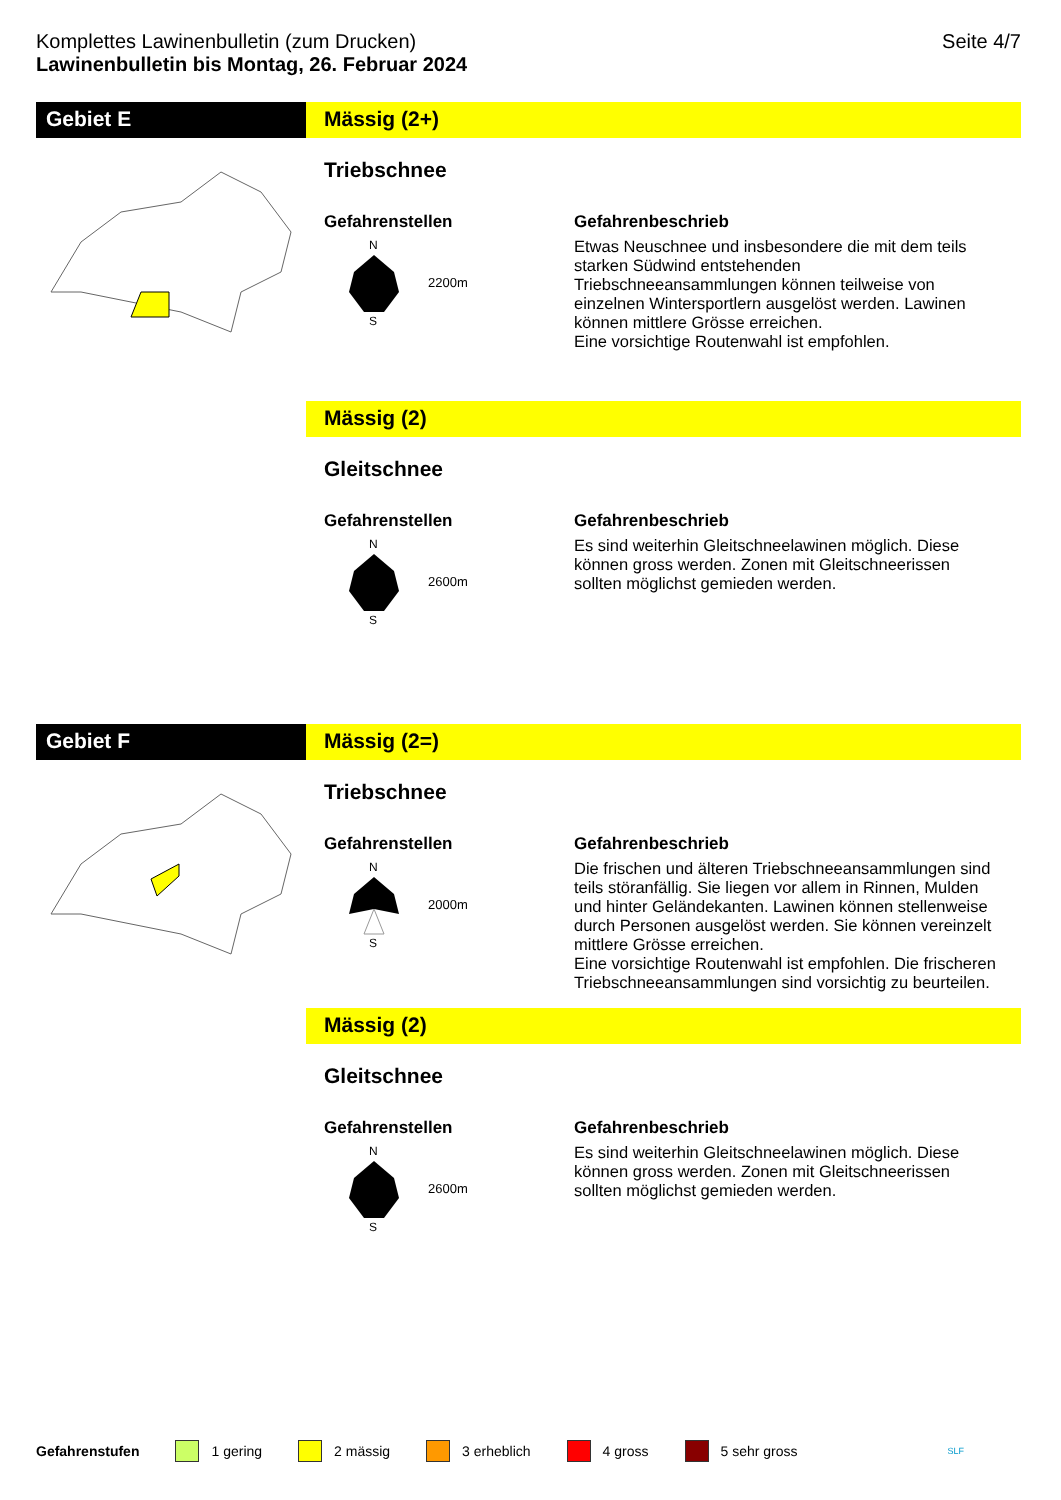Komplettes Lawinenbulletin (zum Drucken)
Lawinenbulletin bis Montag, 26. Februar 2024 Seite 4/7
Gebiet E Mässig (2+)
Triebschnee
Gefahrenstellen
N
S
2200m
Gefahrenbeschrieb
Etwas Neuschnee und insbesondere die mit dem teils starken Südwind entstehenden Triebschneeansammlungen können teilweise von einzelnen Wintersportlern ausgelöst werden. Lawinen können mittlere Grösse erreichen.
Eine vorsichtige Routenwahl ist empfohlen.
Mässig (2)
Gleitschnee
Gefahrenstellen
N
S
2600m
Gefahrenbeschrieb
Es sind weiterhin Gleitschneelawinen möglich. Diese können gross werden. Zonen mit Gleitschneerissen sollten möglichst gemieden werden.
Gebiet F Mässig (2=)
Triebschnee
Gefahrenstellen
N
S
2000m
Gefahrenbeschrieb
Die frischen und älteren Triebschneeansammlungen sind teils störanfällig. Sie liegen vor allem in Rinnen, Mulden und hinter Geländekanten. Lawinen können stellenweise durch Personen ausgelöst werden. Sie können vereinzelt mittlere Grösse erreichen.
Eine vorsichtige Routenwahl ist empfohlen. Die frischeren Triebschneeansammlungen sind vorsichtig zu beurteilen.
Mässig (2)
Gleitschnee
Gefahrenstellen
N
S
2600m
Gefahrenbeschrieb
Es sind weiterhin Gleitschneelawinen möglich. Diese können gross werden. Zonen mit Gleitschneerissen sollten möglichst gemieden werden.
Gefahrenstufen 1 gering 2 mässig 3 erheblich 4 gross 5 sehr gross SLF